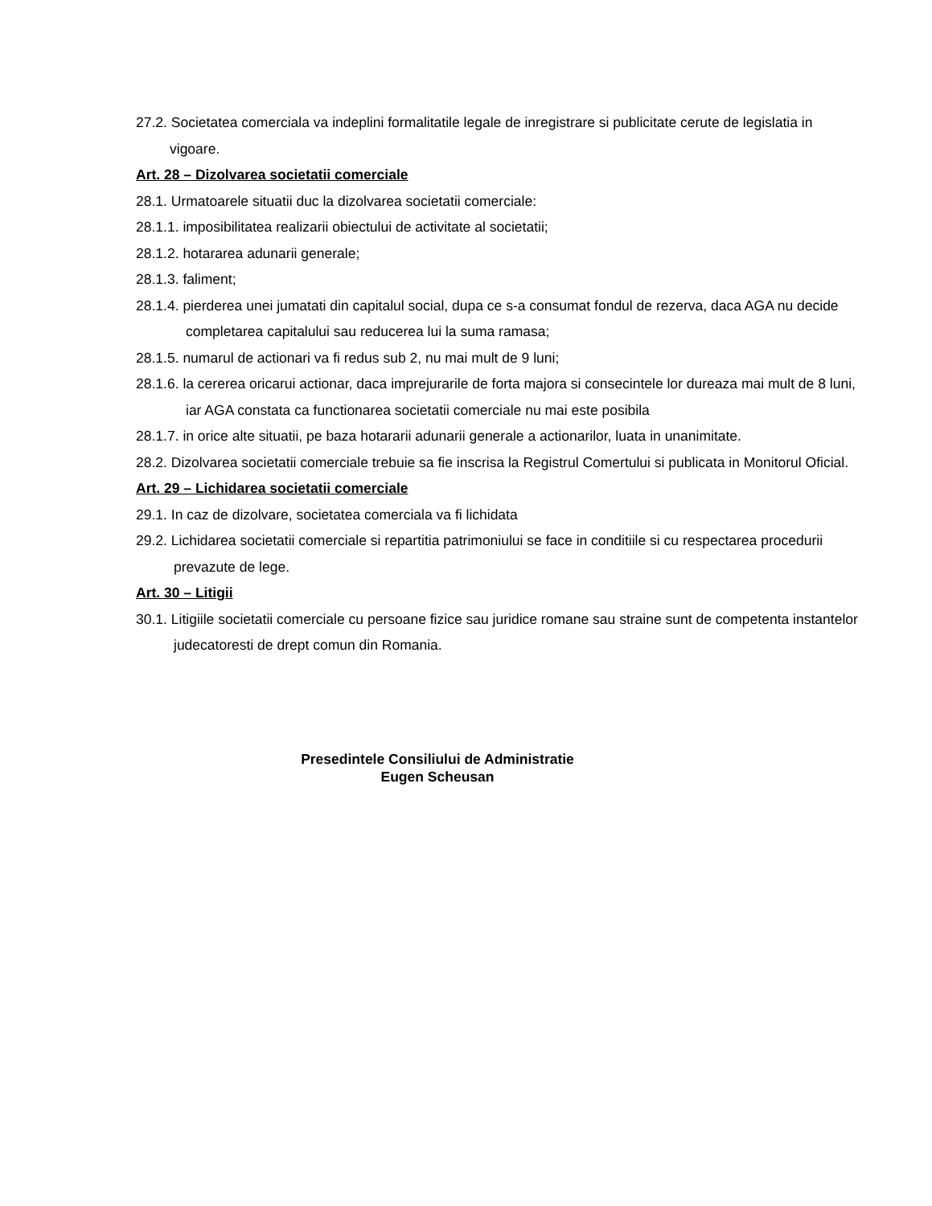27.2. Societatea comerciala va indeplini formalitatile legale de inregistrare si publicitate cerute de legislatia in vigoare.
Art. 28 – Dizolvarea societatii comerciale
28.1. Urmatoarele situatii duc la dizolvarea societatii comerciale:
28.1.1. imposibilitatea realizarii obiectului de activitate al societatii;
28.1.2. hotararea adunarii generale;
28.1.3. faliment;
28.1.4. pierderea unei jumatati din capitalul social, dupa ce s-a consumat fondul de rezerva, daca AGA nu decide completarea capitalului sau reducerea lui la suma ramasa;
28.1.5. numarul de actionari va fi redus sub 2, nu mai mult de 9 luni;
28.1.6. la cererea oricarui actionar, daca imprejurarile de forta majora si consecintele lor dureaza mai mult de 8 luni, iar AGA constata ca functionarea societatii comerciale nu mai este posibila
28.1.7. in orice alte situatii, pe baza hotararii adunarii generale a actionarilor, luata in unanimitate.
28.2. Dizolvarea societatii comerciale trebuie sa fie inscrisa la Registrul Comertului si publicata in Monitorul Oficial.
Art. 29 – Lichidarea societatii comerciale
29.1. In caz de dizolvare, societatea comerciala va fi lichidata
29.2. Lichidarea societatii comerciale si repartitia patrimoniului se face in conditiile si cu respectarea procedurii prevazute de lege.
Art. 30 – Litigii
30.1. Litigiile societatii comerciale cu persoane fizice sau juridice romane sau straine sunt de competenta instantelor judecatoresti de drept comun din Romania.
Presedintele Consiliului de Administratie
Eugen Scheusan